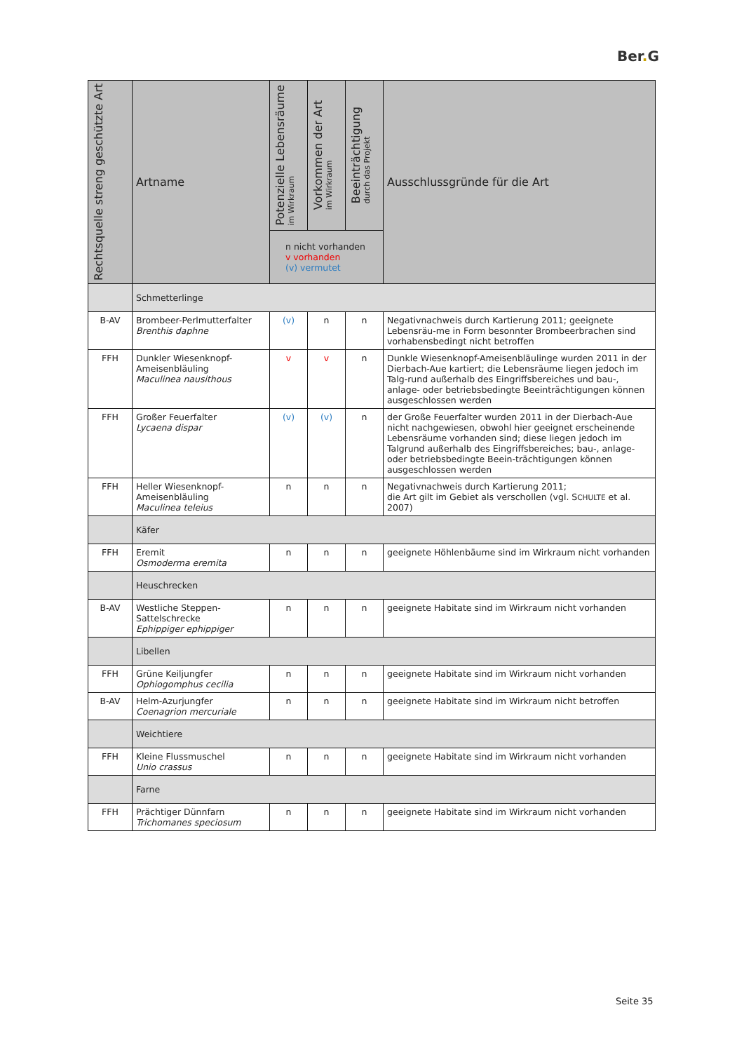Ber. G
| Rechtsquelle streng geschützte Art | Artname | Potenzielle Lebensräume im Wirkraum | Vorkommen der Art im Wirkraum | Beeinträchtigung durch das Projekt | Ausschlussgründe für die Art |
| --- | --- | --- | --- | --- | --- |
| | | n nicht vorhanden v vorhanden (v) vermutet | | | |
| | Schmetterlinge | | | | |
| B-AV | Brombeer-Perlmutterfalter Brenthis daphne | (v) | n | n | Negativnachweis durch Kartierung 2011; geeignete Lebensräu-me in Form besonnter Brombeerbrachen sind vorhabensbedingt nicht betroffen |
| FFH | Dunkler Wiesenknopf-Ameisenbläuling Maculinea nausithous | v | v | n | Dunkle Wiesenknopf-Ameisenbläulinge wurden 2011 in der Dierbach-Aue kartiert; die Lebensräume liegen jedoch im Talg-rund außerhalb des Eingriffsbereiches und bau-, anlage- oder betriebsbedingte Beeinträchtigungen können ausgeschlossen werden |
| FFH | Großer Feuerfalter Lycaena dispar | (v) | (v) | n | der Große Feuerfalter wurden 2011 in der Dierbach-Aue nicht nachgewiesen, obwohl hier geeignet erscheinende Lebensräume vorhanden sind; diese liegen jedoch im Talgrund außerhalb des Eingriffsbereiches; bau-, anlage- oder betriebsbedingte Beein-trächtigungen können ausgeschlossen werden |
| FFH | Heller Wiesenknopf-Ameisenbläuling Maculinea teleius | n | n | n | Negativnachweis durch Kartierung 2011; die Art gilt im Gebiet als verschollen (vgl. S CHULTE et al. 2007) |
| | Käfer | | | | |
| FFH | Eremit Osmoderma eremita | n | n | n | geeignete Höhlenbäume sind im Wirkraum nicht vorhanden |
| | Heuschrecken | | | | |
| B-AV | Westliche Steppen-Sattelschrecke Ephippiger ephippiger | n | n | n | geeignete Habitate sind im Wirkraum nicht vorhanden |
| | Libellen | | | | |
| FFH | Grüne Keiljungfer Ophiogomphus cecilia | n | n | n | geeignete Habitate sind im Wirkraum nicht vorhanden |
| B-AV | Helm-Azurjungfer Coenagrion mercuriale | n | n | n | geeignete Habitate sind im Wirkraum nicht betroffen |
| | Weichtiere | | | | |
| FFH | Kleine Flussmuschel Unio crassus | n | n | n | geeignete Habitate sind im Wirkraum nicht vorhanden |
| | Farne | | | | |
| FFH | Prächtiger Dünnfarn Trichomanes speciosum | n | n | n | geeignete Habitate sind im Wirkraum nicht vorhanden |
Seite 35